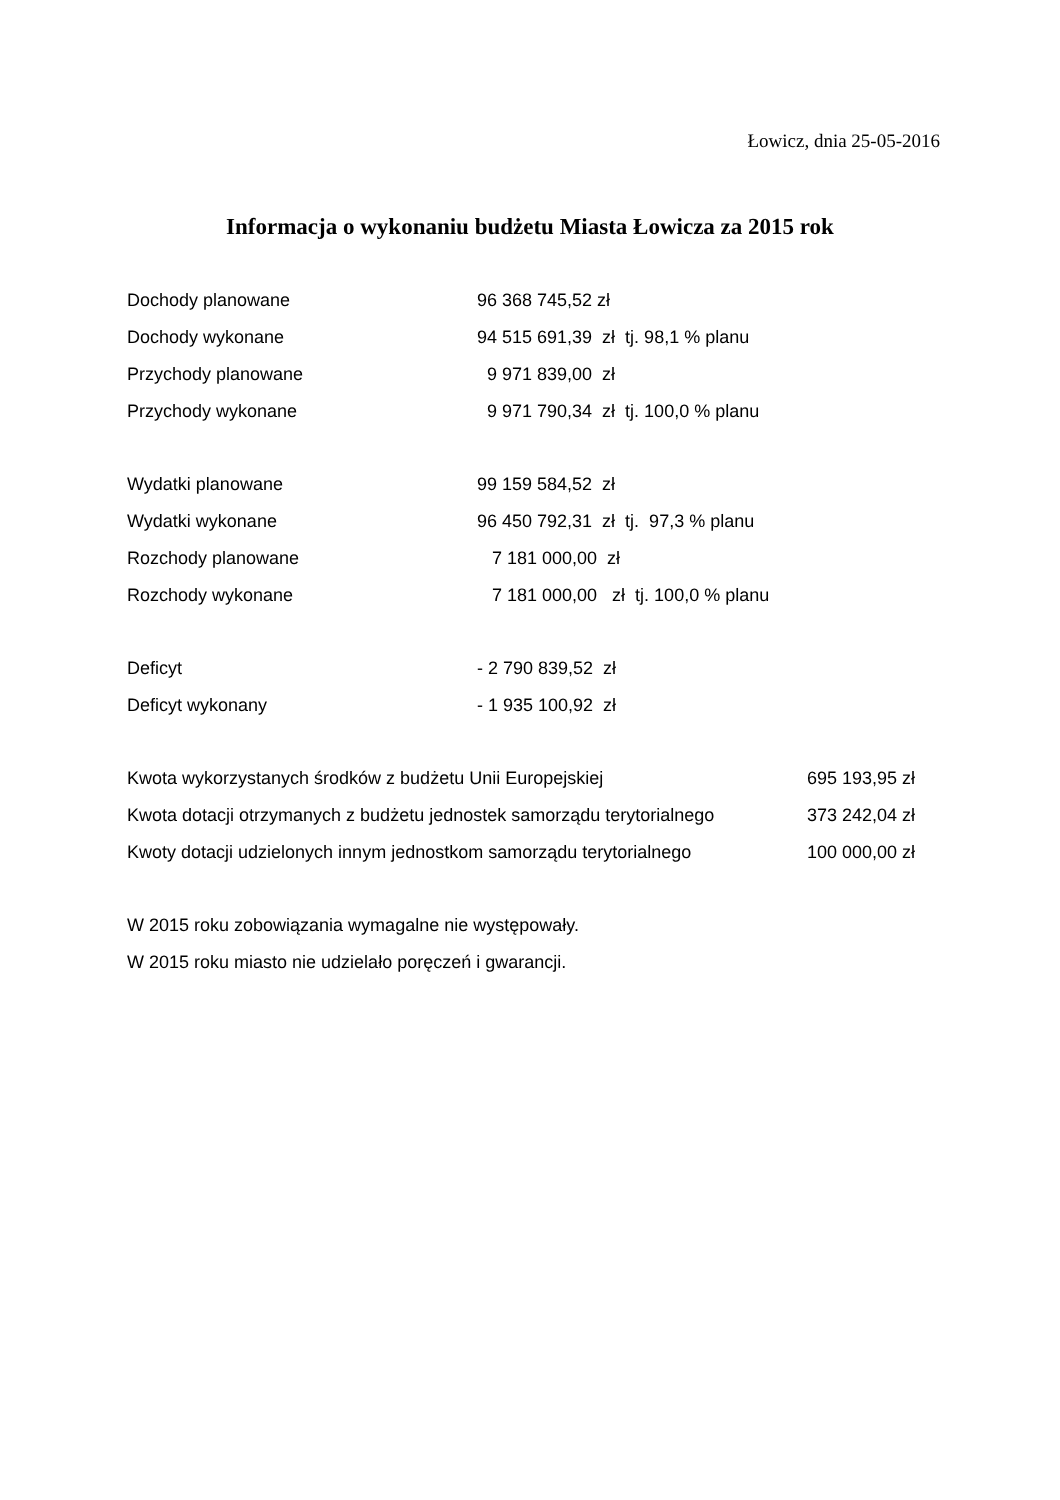Łowicz, dnia 25-05-2016
Informacja o wykonaniu budżetu Miasta Łowicza za 2015 rok
| Dochody planowane | 96 368 745,52 zł |
| Dochody wykonane | 94 515 691,39 zł tj. 98,1 % planu |
| Przychody planowane | 9 971 839,00 zł |
| Przychody wykonane | 9 971 790,34 zł tj. 100,0 % planu |
| Wydatki planowane | 99 159 584,52 zł |
| Wydatki wykonane | 96 450 792,31 zł tj. 97,3 % planu |
| Rozchody planowane | 7 181 000,00 zł |
| Rozchody wykonane | 7 181 000,00 zł tj. 100,0 % planu |
| Deficyt | - 2 790 839,52 zł |
| Deficyt wykonany | - 1 935 100,92 zł |
| Kwota wykorzystanych środków z budżetu Unii Europejskiej | 695 193,95 zł |
| Kwota dotacji otrzymanych z budżetu jednostek samorządu terytorialnego | 373 242,04 zł |
| Kwoty dotacji udzielonych innym jednostkom samorządu terytorialnego | 100 000,00 zł |
W 2015 roku zobowiązania wymagalne nie występowały.
W 2015 roku miasto nie udzielało poręczeń i gwarancji.